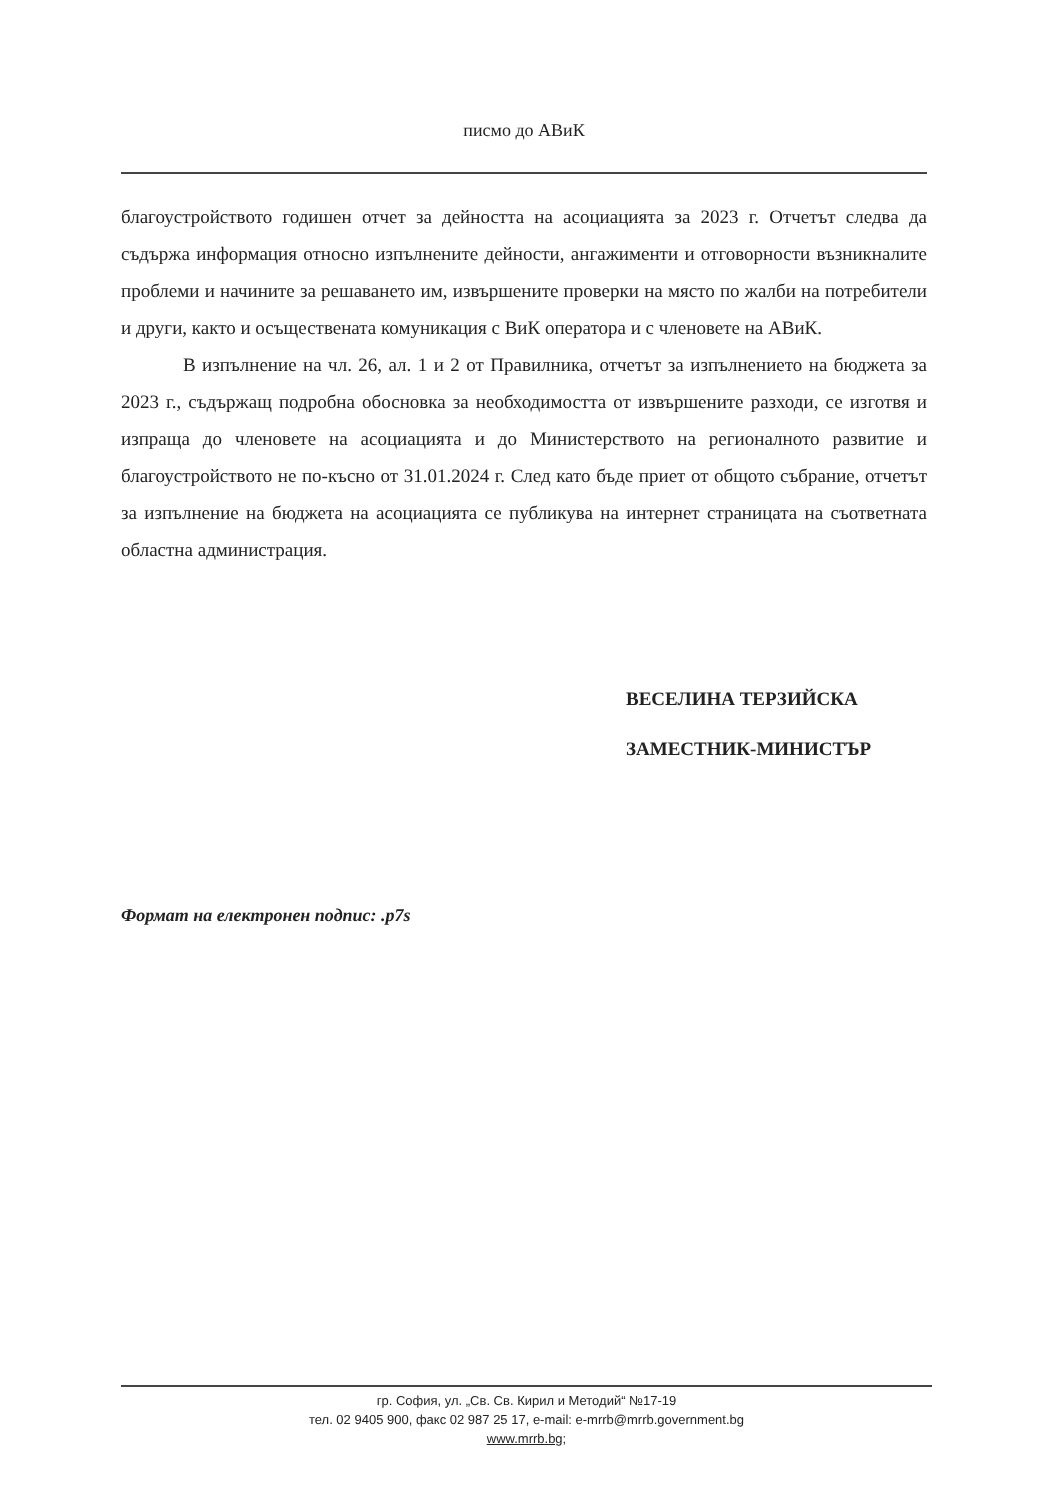писмо до АВиК
благоустройството годишен отчет за дейността на асоциацията за 2023 г. Отчетът следва да съдържа информация относно изпълнените дейности, ангажименти и отговорности възникналите проблеми и начините за решаването им, извършените проверки на място по жалби на потребители и други, както и осъществената комуникация с ВиК оператора и с членовете на АВиК.
В изпълнение на чл. 26, ал. 1 и 2 от Правилника, отчетът за изпълнението на бюджета за 2023 г., съдържащ подробна обосновка за необходимостта от извършените разходи, се изготвя и изпраща до членовете на асоциацията и до Министерството на регионалното развитие и благоустройството не по-късно от 31.01.2024 г. След като бъде приет от общото събрание, отчетът за изпълнение на бюджета на асоциацията се публикува на интернет страницата на съответната областна администрация.
ВЕСЕЛИНА ТЕРЗИЙСКА
ЗАМЕСТНИК-МИНИСТЪР
Формат на електронен подпис: .p7s
гр. София, ул. „Св. Св. Кирил и Методий“ №17-19
тел. 02 9405 900, факс 02 987 25 17, e-mail: e-mrrb@mrrb.government.bg
www.mrrb.bg;